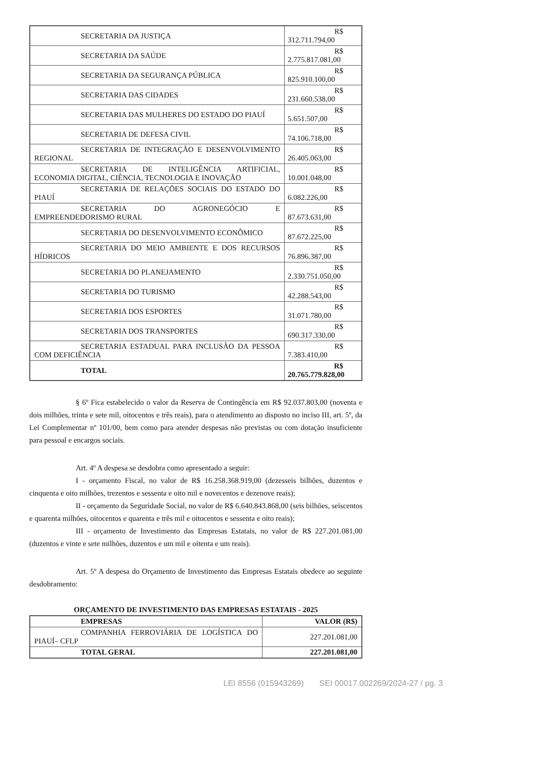| SECRETARIA DA JUSTIÇA | R$ 312.711.794,00 |
| SECRETARIA DA SAÚDE | R$ 2.775.817.081,00 |
| SECRETARIA DA SEGURANÇA PÚBLICA | R$ 825.910.100,00 |
| SECRETARIA DAS CIDADES | R$ 231.660.538,00 |
| SECRETARIA DAS MULHERES DO ESTADO DO PIAUÍ | R$ 5.651.507,00 |
| SECRETARIA DE DEFESA CIVIL | R$ 74.106.718,00 |
| SECRETARIA DE INTEGRAÇÃO E DESENVOLVIMENTO REGIONAL | R$ 26.405.063,00 |
| SECRETARIA DE INTELIGÊNCIA ARTIFICIAL, ECONOMIA DIGITAL, CIÊNCIA, TECNOLOGIA E INOVAÇÃO | R$ 10.001.048,00 |
| SECRETARIA DE RELAÇÕES SOCIAIS DO ESTADO DO PIAUÍ | R$ 6.082.226,00 |
| SECRETARIA DO AGRONEGÓCIO E EMPREENDEDORISMO RURAL | R$ 87.673.631,00 |
| SECRETARIA DO DESENVOLVIMENTO ECONÔMICO | R$ 87.672.225,00 |
| SECRETARIA DO MEIO AMBIENTE E DOS RECURSOS HÍDRICOS | R$ 76.896.387,00 |
| SECRETARIA DO PLANEJAMENTO | R$ 2.330.751.050,00 |
| SECRETARIA DO TURISMO | R$ 42.288.543,00 |
| SECRETARIA DOS ESPORTES | R$ 31.071.780,00 |
| SECRETARIA DOS TRANSPORTES | R$ 690.317.330,00 |
| SECRETARIA ESTADUAL PARA INCLUSÃO DA PESSOA COM DEFICIÊNCIA | R$ 7.383.410,00 |
| TOTAL | R$ 20.765.779.828,00 |
§ 6º Fica estabelecido o valor da Reserva de Contingência em R$ 92.037.803,00 (noventa e dois milhões, trinta e sete mil, oitocentos e três reais), para o atendimento ao disposto no inciso III, art. 5º, da Lei Complementar nº 101/00, bem como para atender despesas não previstas ou com dotação insuficiente para pessoal e encargos sociais.
Art. 4º A despesa se desdobra como apresentado a seguir:
I - orçamento Fiscal, no valor de R$ 16.258.368.919,00 (dezesseis bilhões, duzentos e cinquenta e oito milhões, trezentos e sessenta e oito mil e novecentos e dezenove reais);
II - orçamento da Seguridade Social, no valor de R$ 6.640.843.868,00 (seis bilhões, seiscentos e quarenta milhões, oitocentos e quarenta e três mil e oitocentos e sessenta e oito reais);
III - orçamento de Investimento das Empresas Estatais, no valor de R$ 227.201.081,00 (duzentos e vinte e sete milhões, duzentos e um mil e oitenta e um reais).
Art. 5º A despesa do Orçamento de Investimento das Empresas Estatais obedece ao seguinte desdobramento:
ORÇAMENTO DE INVESTIMENTO DAS EMPRESAS ESTATAIS - 2025
| EMPRESAS | VALOR (R$) |
| --- | --- |
| COMPANHIA FERROVIÁRIA DE LOGÍSTICA DO PIAUÍ– CFLP | 227.201.081,00 |
| TOTAL GERAL | 227.201.081,00 |
LEI 8556 (015943269) SEI 00017.002269/2024-27 / pg. 3